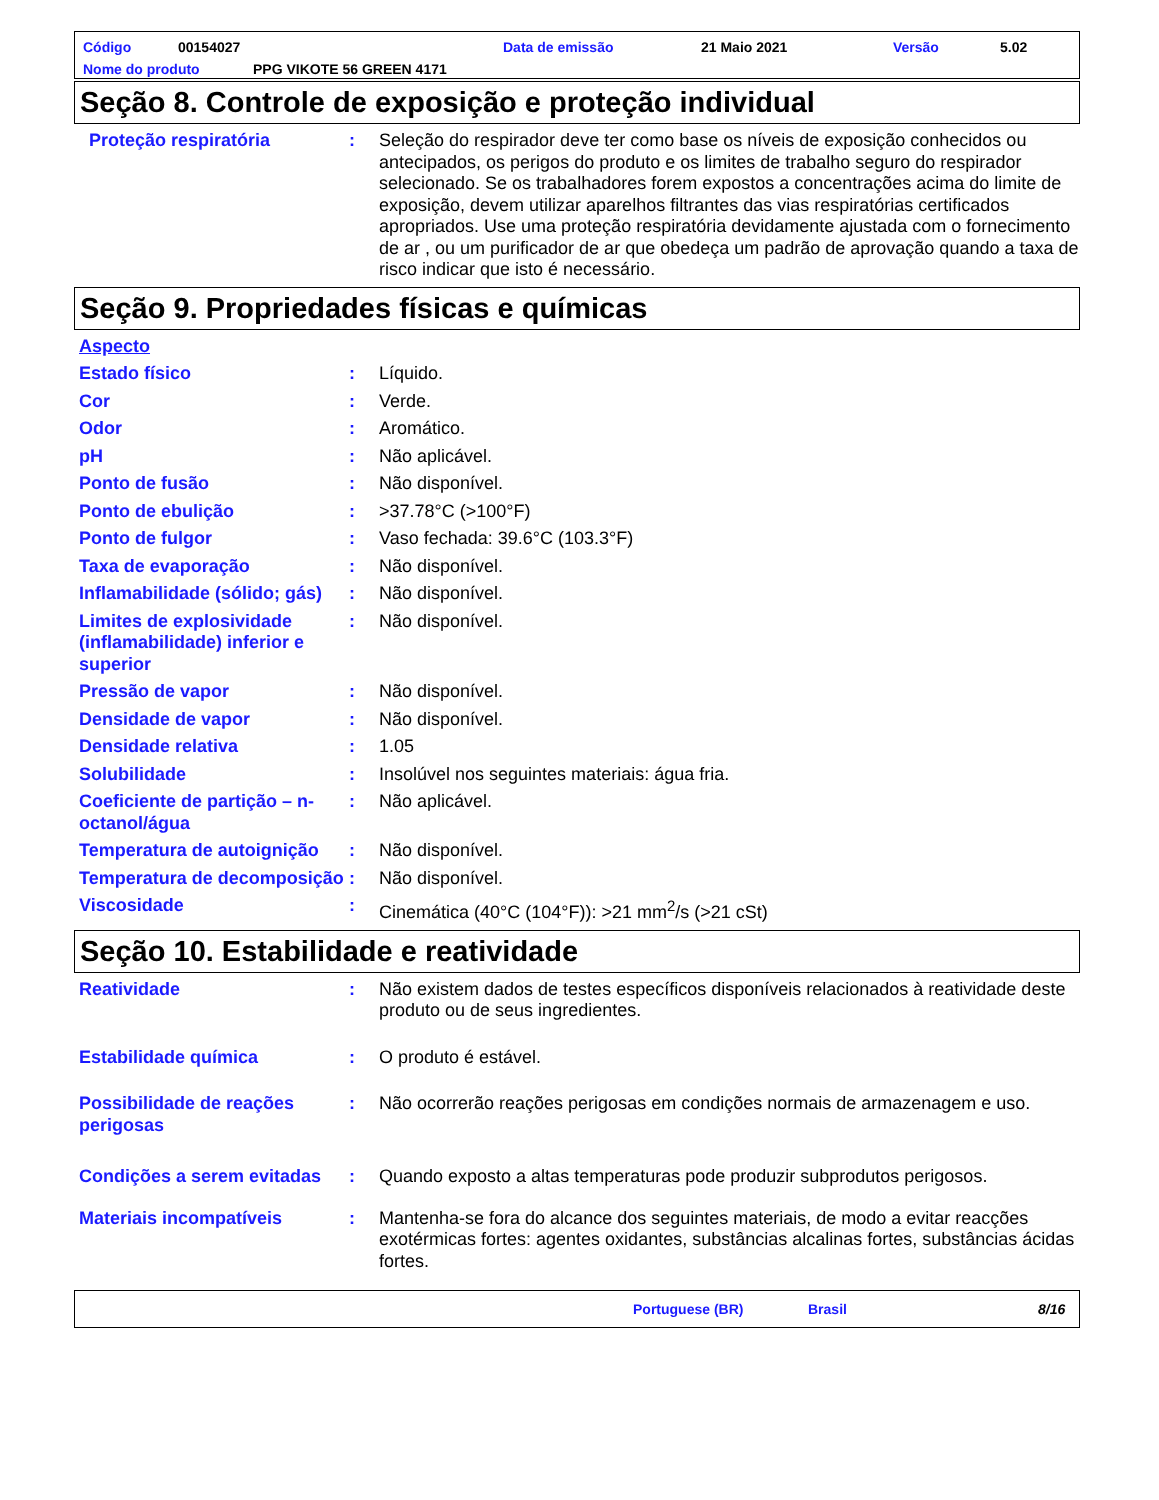Código 00154027 Data de emissão 21 Maio 2021 Versão 5.02
Nome do produto PPG VIKOTE 56 GREEN 4171
Seção 8. Controle de exposição e proteção individual
Proteção respiratória : Seleção do respirador deve ter como base os níveis de exposição conhecidos ou antecipados, os perigos do produto e os limites de trabalho seguro do respirador selecionado. Se os trabalhadores forem expostos a concentrações acima do limite de exposição, devem utilizar aparelhos filtrantes das vias respiratórias certificados apropriados. Use uma proteção respiratória devidamente ajustada com o fornecimento de ar , ou um purificador de ar que obedeça um padrão de aprovação quando a taxa de risco indicar que isto é necessário.
Seção 9. Propriedades físicas e químicas
Aspecto
Estado físico : Líquido.
Cor : Verde.
Odor : Aromático.
pH : Não aplicável.
Ponto de fusão : Não disponível.
Ponto de ebulição : >37.78°C (>100°F)
Ponto de fulgor : Vaso fechada: 39.6°C (103.3°F)
Taxa de evaporação : Não disponível.
Inflamabilidade (sólido; gás)
: Não disponível.
Limites de explosividade (inflamabilidade) inferior e superior
: Não disponível.
Pressão de vapor : Não disponível.
Densidade de vapor : Não disponível.
Densidade relativa : 1.05
Solubilidade : Insolúvel nos seguintes materiais: água fria.
Coeficiente de partição – n-octanol/água
: Não aplicável.
Temperatura de autoignição
: Não disponível.
Temperatura de decomposição
: Não disponível.
Viscosidade : Cinemática (40°C (104°F)): >21 mm<sup>2</sup>/s (>21 cSt)
Seção 10. Estabilidade e reatividade
Reatividade : Não existem dados de testes específicos disponíveis relacionados à reatividade deste produto ou de seus ingredientes.
Estabilidade química : O produto é estável.
Possibilidade de reações perigosas
: Não ocorrerão reações perigosas em condições normais de armazenagem e uso.
Condições a serem evitadas
: Quando exposto a altas temperaturas pode produzir subprodutos perigosos.
Materiais incompatíveis : Mantenha-se fora do alcance dos seguintes materiais, de modo a evitar reacções exotérmicas fortes: agentes oxidantes, substâncias alcalinas fortes, substâncias ácidas fortes.
Portuguese (BR) Brasil 8/16